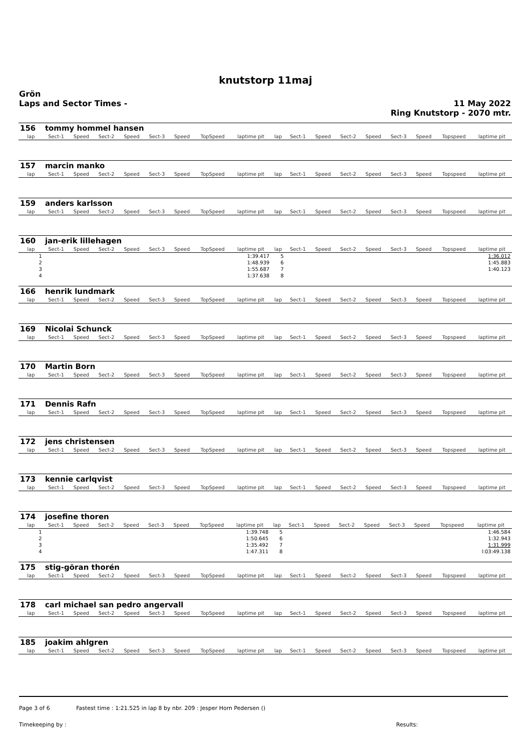knutstorp 11maj
Grön
Laps and Sector Times -
11 May 2022
Ring Knutstorp - 2070 mtr.
| 156 | tommy hommel hansen | | | | | | | | | | | | | | | | |
| lap | Sect-1 | Speed | Sect-2 | Speed | Sect-3 | Speed | TopSpeed | laptime pit | lap | Sect-1 | Speed | Sect-2 | Speed | Sect-3 | Speed | Topspeed | laptime pit |
| 157 | marcin manko | | | | | | | | | | | | | | | | |
| lap | Sect-1 | Speed | Sect-2 | Speed | Sect-3 | Speed | TopSpeed | laptime pit | lap | Sect-1 | Speed | Sect-2 | Speed | Sect-3 | Speed | Topspeed | laptime pit |
| 159 | anders karlsson | | | | | | | | | | | | | | | | |
| lap | Sect-1 | Speed | Sect-2 | Speed | Sect-3 | Speed | TopSpeed | laptime pit | lap | Sect-1 | Speed | Sect-2 | Speed | Sect-3 | Speed | Topspeed | laptime pit |
| 160 | jan-erik lillehagen | | | | | | | | | | | | | | | | |
| lap | Sect-1 | Speed | Sect-2 | Speed | Sect-3 | Speed | TopSpeed | laptime pit | lap | Sect-1 | Speed | Sect-2 | Speed | Sect-3 | Speed | Topspeed | laptime pit |
| 1 | | | | | | | | 1:39.417 | 5 | | | | | | | | 1:36.012 |
| 2 | | | | | | | | 1:48.939 | 6 | | | | | | | | 1:45.883 |
| 3 | | | | | | | | 1:55.687 | 7 | | | | | | | | 1:40.123 |
| 4 | | | | | | | | 1:37.638 | 8 | | | | | | | | |
| 166 | henrik lundmark | | | | | | | | | | | | | | | | |
| lap | Sect-1 | Speed | Sect-2 | Speed | Sect-3 | Speed | TopSpeed | laptime pit | lap | Sect-1 | Speed | Sect-2 | Speed | Sect-3 | Speed | Topspeed | laptime pit |
| 169 | Nicolai Schunck | | | | | | | | | | | | | | | | |
| lap | Sect-1 | Speed | Sect-2 | Speed | Sect-3 | Speed | TopSpeed | laptime pit | lap | Sect-1 | Speed | Sect-2 | Speed | Sect-3 | Speed | Topspeed | laptime pit |
| 170 | Martin Born | | | | | | | | | | | | | | | | |
| lap | Sect-1 | Speed | Sect-2 | Speed | Sect-3 | Speed | TopSpeed | laptime pit | lap | Sect-1 | Speed | Sect-2 | Speed | Sect-3 | Speed | Topspeed | laptime pit |
| 171 | Dennis Rafn | | | | | | | | | | | | | | | | |
| lap | Sect-1 | Speed | Sect-2 | Speed | Sect-3 | Speed | TopSpeed | laptime pit | lap | Sect-1 | Speed | Sect-2 | Speed | Sect-3 | Speed | Topspeed | laptime pit |
| 172 | jens christensen | | | | | | | | | | | | | | | | |
| lap | Sect-1 | Speed | Sect-2 | Speed | Sect-3 | Speed | TopSpeed | laptime pit | lap | Sect-1 | Speed | Sect-2 | Speed | Sect-3 | Speed | Topspeed | laptime pit |
| 173 | kennie carlqvist | | | | | | | | | | | | | | | | |
| lap | Sect-1 | Speed | Sect-2 | Speed | Sect-3 | Speed | TopSpeed | laptime pit | lap | Sect-1 | Speed | Sect-2 | Speed | Sect-3 | Speed | Topspeed | laptime pit |
| 174 | josefine thoren | | | | | | | | | | | | | | | | |
| lap | Sect-1 | Speed | Sect-2 | Speed | Sect-3 | Speed | TopSpeed | laptime pit | lap | Sect-1 | Speed | Sect-2 | Speed | Sect-3 | Speed | Topspeed | laptime pit |
| 1 | | | | | | | | 1:39.748 | 5 | | | | | | | | 1:46.584 |
| 2 | | | | | | | | 1:50.645 | 6 | | | | | | | | 1:32.943 |
| 3 | | | | | | | | 1:35.492 | 7 | | | | | | | | 1:31.999 |
| 4 | | | | | | | | 1:47.311 | 8 | | | | | | | | l:03:49.138 |
| 175 | stig-göran thorén | | | | | | | | | | | | | | | | |
| lap | Sect-1 | Speed | Sect-2 | Speed | Sect-3 | Speed | TopSpeed | laptime pit | lap | Sect-1 | Speed | Sect-2 | Speed | Sect-3 | Speed | Topspeed | laptime pit |
| 178 | carl michael san pedro angervall | | | | | | | | | | | | | | | | |
| lap | Sect-1 | Speed | Sect-2 | Speed | Sect-3 | Speed | TopSpeed | laptime pit | lap | Sect-1 | Speed | Sect-2 | Speed | Sect-3 | Speed | Topspeed | laptime pit |
| 185 | joakim ahlgren | | | | | | | | | | | | | | | | |
| lap | Sect-1 | Speed | Sect-2 | Speed | Sect-3 | Speed | TopSpeed | laptime pit | lap | Sect-1 | Speed | Sect-2 | Speed | Sect-3 | Speed | Topspeed | laptime pit |
Page 3 of 6 Fastest time : 1:21.525 in lap 8 by nbr. 209 : Jesper Horn Pedersen ()
Timekeeping by : Results: